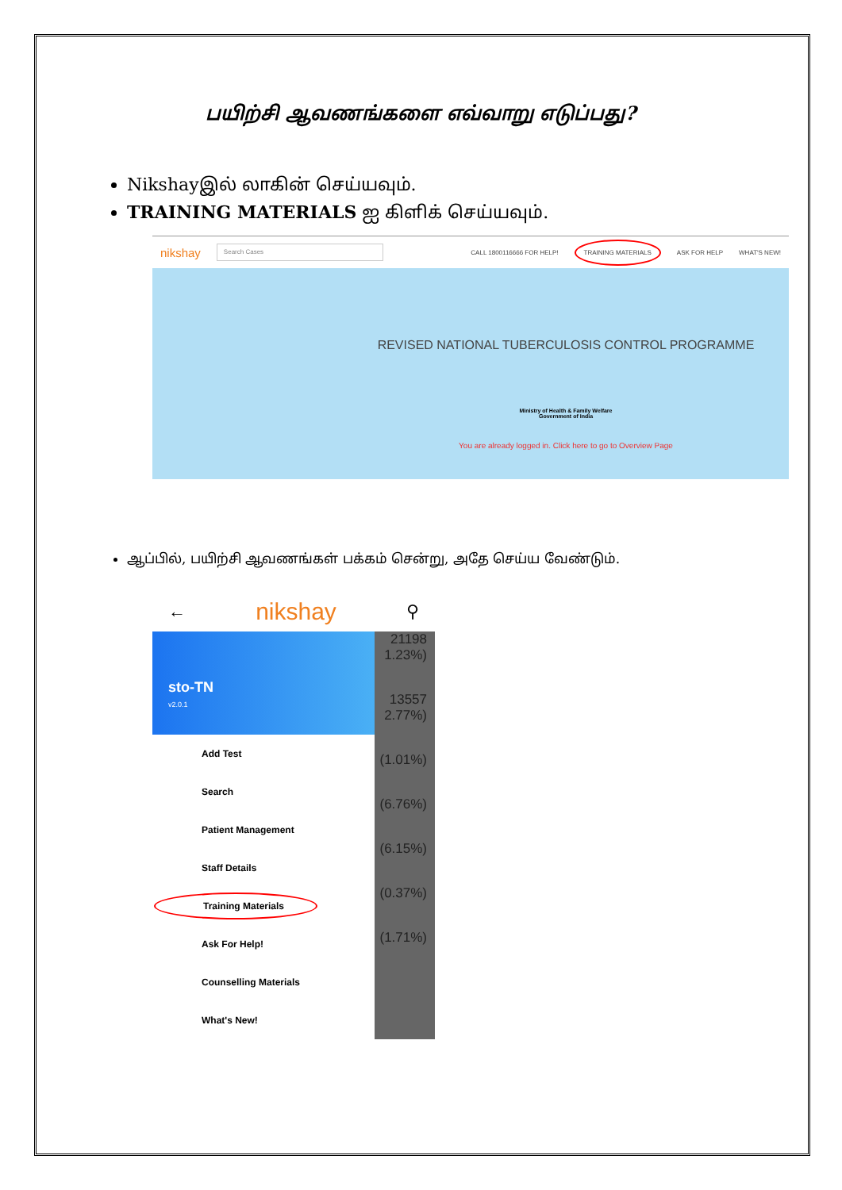பயிற்சி ஆவணங்களை எவ்வாறு எடுப்பது?
Nikshayஇல் லாகின் செய்யவும்.
TRAINING MATERIALS ஐ கிளிக் செய்யவும்.
nikshay Search Cases CALL 1800116666 FOR HELP! TRAINING MATERIALS ASK FOR HELP WHAT'S NEW!
REVISED NATIONAL TUBERCULOSIS CONTROL PROGRAMME
Ministry of Health & Family Welfare
Government of India
You are already logged in. Click here to go to Overview Page
ஆப்பில், பயிற்சி ஆவணங்கள் பக்கம் சென்று, அதே செய்ய வேண்டும்.
← nikshay ⚲
sto-TN
v2.0.1
Add Test
Search
Patient Management
Staff Details
Training Materials
Ask For Help!
Counselling Materials
What's New!
21198 1.23%)
13557 2.77%)
(1.01%)
(6.76%)
(6.15%)
(0.37%)
(1.71%)